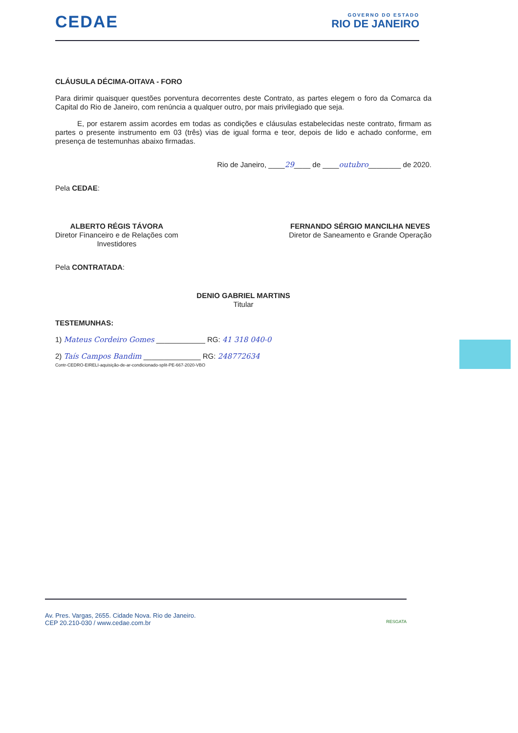CEDAE
GOVERNO DO ESTADO
RIO DE JANEIRO
CLÁUSULA DÉCIMA-OITAVA - FORO
Para dirimir quaisquer questões porventura decorrentes deste Contrato, as partes elegem o foro da Comarca da Capital do Rio de Janeiro, com renúncia a qualquer outro, por mais privilegiado que seja.
E, por estarem assim acordes em todas as condições e cláusulas estabelecidas neste contrato, firmam as partes o presente instrumento em 03 (três) vias de igual forma e teor, depois de lido e achado conforme, em presença de testemunhas abaixo firmadas.
Rio de Janeiro, ____29____ de ____outubro________ de 2020.
Pela CEDAE:
ALBERTO RÉGIS TÁVORA
Diretor Financeiro e de Relações com
Investidores
FERNANDO SÉRGIO MANCILHA NEVES
Diretor de Saneamento e Grande Operação
Pela CONTRATADA:
DENIO GABRIEL MARTINS
Titular
TESTEMUNHAS:
1) Mateus Cordeiro Gomes ____________ RG: 41 318 040-0
2) Taís Campos Bandim ______________ RG: 248772634
Contr-CEDRO-EIRELI-aquisição-de-ar-condicionado-split-PE-667-2020-VBO
Av. Pres. Vargas, 2655. Cidade Nova. Rio de Janeiro.
CEP 20.210-030 / www.cedae.com.br RESGATA